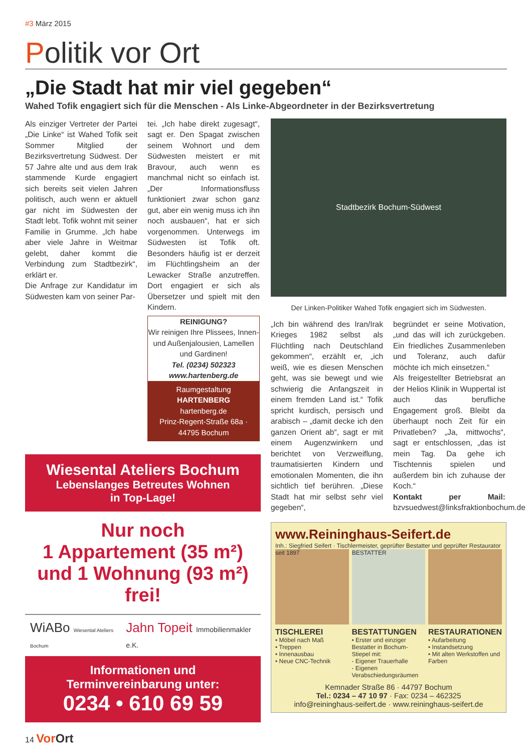#3 März 2015
Politik vor Ort
„Die Stadt hat mir viel gegeben“
Wahed Tofik engagiert sich für die Menschen - Als Linke-Abgeordneter in der Bezirksvertretung
Als einziger Vertreter der Partei „Die Linke“ ist Wahed Tofik seit Sommer Mitglied der Bezirksvertretung Südwest. Der 57 Jahre alte und aus dem Irak stammende Kurde engagiert sich bereits seit vielen Jahren politisch, auch wenn er aktuell gar nicht im Südwesten der Stadt lebt. Tofik wohnt mit seiner Familie in Grumme. „Ich habe aber viele Jahre in Weitmar gelebt, daher kommt die Verbindung zum Stadtbezirk“, erklärt er.
Die Anfrage zur Kandidatur im Südwesten kam von seiner Par-
tei. „Ich habe direkt zugesagt“, sagt er. Den Spagat zwischen seinem Wohnort und dem Südwesten meistert er mit Bravour, auch wenn es manchmal nicht so einfach ist. „Der Informationsfluss funktioniert zwar schon ganz gut, aber ein wenig muss ich ihn noch ausbauen“, hat er sich vorgenommen. Unterwegs im Südwesten ist Tofik oft. Besonders häufig ist er derzeit im Flüchtlingsheim an der Lewacker Straße anzutreffen. Dort engagiert er sich als Übersetzer und spielt mit den Kindern.
REINIGUNG?
Wir reinigen Ihre Plissees, Innen-und Außenjalousien, Lamellen und Gardinen!
Tel. (0234) 502323
www.hartenberg.de
Raumgestaltung
HARTENBERG
hartenberg.de
Prinz-Regent-Straße 68a · 44795 Bochum
Wiesental Ateliers Bochum
Lebenslanges Betreutes Wohnen
in Top-Lage!
Nur noch
1 Appartement (35 m²)
und 1 Wohnung (93 m²)
frei!
WiABo Wiesental Ateliers Bochum Jahn Topeit Immobilienmakler e.K.
Informationen und
Terminvereinbarung unter:
0234 • 610 69 59
Stadtbezirk Bochum-Südwest
Der Linken-Politiker Wahed Tofik engagiert sich im Südwesten.
„Ich bin während des Iran/Irak Krieges 1982 selbst als Flüchtling nach Deutschland gekommen“, erzählt er, „ich weiß, wie es diesen Menschen geht, was sie bewegt und wie schwierig die Anfangszeit in einem fremden Land ist.“ Tofik spricht kurdisch, persisch und arabisch – „damit decke ich den ganzen Orient ab“, sagt er mit einem Augenzwinkern und berichtet von Verzweiflung, traumatisierten Kindern und emotionalen Momenten, die ihn sichtlich tief berühren. „Diese Stadt hat mir selbst sehr viel gegeben“,
begründet er seine Motivation, „und das will ich zurückgeben. Ein friedliches Zusammenleben und Toleranz, auch dafür möchte ich mich einsetzen.“
Als freigestellter Betriebsrat an der Helios Klinik in Wuppertal ist auch das berufliche Engagement groß. Bleibt da überhaupt noch Zeit für ein Privatleben? „Ja, mittwochs“, sagt er entschlossen, „das ist mein Tag. Da gehe ich Tischtennis spielen und außerdem bin ich zuhause der Koch.“
Kontakt per Mail: bzvsuedwest@linksfraktionbochum.de
www.Reininghaus-Seifert.de
Inh.: Siegfried Seifert · Tischlermeister, geprüfter Bestatter und geprüfter Restaurator
seit 1897 BESTATTER
TISCHLEREI
• Möbel nach Maß
• Treppen
• Innenausbau
• Neue CNC-Technik
BESTATTUNGEN
• Erster und einziger Bestatter in Bochum-Stiepel mit:
- Eigener Trauerhalle
- Eigenen Verabschiedungsräumen
RESTAURATIONEN
• Aufarbeitung
• Instandsetzung
• Mit alten Werkstoffen und Farben
Kemnader Straße 86 · 44797 Bochum
Tel.: 0234 – 47 10 97 · Fax: 0234 – 462325
info@reininghaus-seifert.de · www.reininghaus-seifert.de
14 Vor Ort